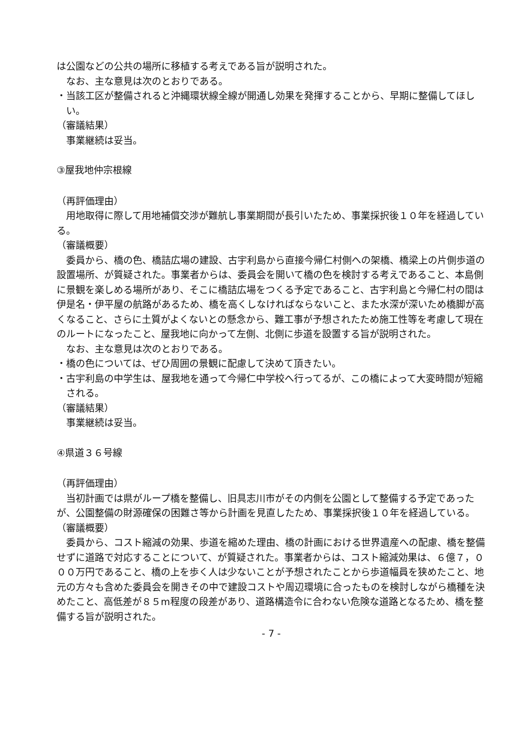は公園などの公共の場所に移植する考えである旨が説明された。
なお、主な意見は次のとおりである。
・当該工区が整備されると沖縄環状線全線が開通し効果を発揮することから、早期に整備してほしい。
（審議結果）
事業継続は妥当。
③屋我地仲宗根線
（再評価理由）
用地取得に際して用地補償交渉が難航し事業期間が長引いたため、事業採択後１０年を経過している。
（審議概要）
委員から、橋の色、橋詰広場の建設、古宇利島から直接今帰仁村側への架橋、橋梁上の片側歩道の設置場所、が質疑された。事業者からは、委員会を開いて橋の色を検討する考えであること、本島側に景観を楽しめる場所があり、そこに橋詰広場をつくる予定であること、古宇利島と今帰仁村の間は伊是名・伊平屋の航路があるため、橋を高くしなければならないこと、また水深が深いため橋脚が高くなること、さらに土質がよくないとの懸念から、難工事が予想されたため施工性等を考慮して現在のルートになったこと、屋我地に向かって左側、北側に歩道を設置する旨が説明された。
なお、主な意見は次のとおりである。
・橋の色については、ぜひ周囲の景観に配慮して決めて頂きたい。
・古宇利島の中学生は、屋我地を通って今帰仁中学校へ行ってるが、この橋によって大変時間が短縮される。
（審議結果）
事業継続は妥当。
④県道３６号線
（再評価理由）
当初計画では県がループ橋を整備し、旧具志川市がその内側を公園として整備する予定であったが、公園整備の財源確保の困難さ等から計画を見直したため、事業採択後１０年を経過している。
（審議概要）
委員から、コスト縮減の効果、歩道を縮めた理由、橋の計画における世界遺産への配慮、橋を整備せずに道路で対応することについて、が質疑された。事業者からは、コスト縮減効果は、６億７，０００万円であること、橋の上を歩く人は少ないことが予想されたことから歩道幅員を狭めたこと、地元の方々も含めた委員会を開きその中で建設コストや周辺環境に合ったものを検討しながら橋種を決めたこと、高低差が８５m程度の段差があり、道路構造令に合わない危険な道路となるため、橋を整備する旨が説明された。
- 7 -